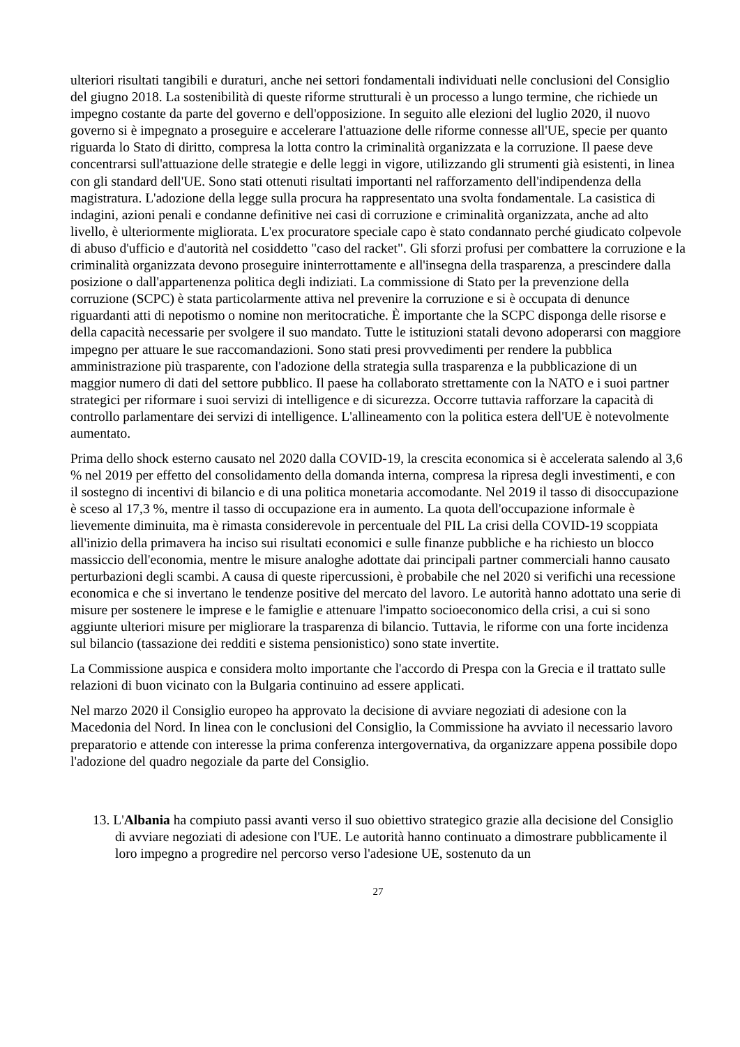ulteriori risultati tangibili e duraturi, anche nei settori fondamentali individuati nelle conclusioni del Consiglio del giugno 2018. La sostenibilità di queste riforme strutturali è un processo a lungo termine, che richiede un impegno costante da parte del governo e dell'opposizione. In seguito alle elezioni del luglio 2020, il nuovo governo si è impegnato a proseguire e accelerare l'attuazione delle riforme connesse all'UE, specie per quanto riguarda lo Stato di diritto, compresa la lotta contro la criminalità organizzata e la corruzione. Il paese deve concentrarsi sull'attuazione delle strategie e delle leggi in vigore, utilizzando gli strumenti già esistenti, in linea con gli standard dell'UE. Sono stati ottenuti risultati importanti nel rafforzamento dell'indipendenza della magistratura. L'adozione della legge sulla procura ha rappresentato una svolta fondamentale. La casistica di indagini, azioni penali e condanne definitive nei casi di corruzione e criminalità organizzata, anche ad alto livello, è ulteriormente migliorata. L'ex procuratore speciale capo è stato condannato perché giudicato colpevole di abuso d'ufficio e d'autorità nel cosiddetto "caso del racket". Gli sforzi profusi per combattere la corruzione e la criminalità organizzata devono proseguire ininterrottamente e all'insegna della trasparenza, a prescindere dalla posizione o dall'appartenenza politica degli indiziati. La commissione di Stato per la prevenzione della corruzione (SCPC) è stata particolarmente attiva nel prevenire la corruzione e si è occupata di denunce riguardanti atti di nepotismo o nomine non meritocratiche. È importante che la SCPC disponga delle risorse e della capacità necessarie per svolgere il suo mandato. Tutte le istituzioni statali devono adoperarsi con maggiore impegno per attuare le sue raccomandazioni. Sono stati presi provvedimenti per rendere la pubblica amministrazione più trasparente, con l'adozione della strategia sulla trasparenza e la pubblicazione di un maggior numero di dati del settore pubblico. Il paese ha collaborato strettamente con la NATO e i suoi partner strategici per riformare i suoi servizi di intelligence e di sicurezza. Occorre tuttavia rafforzare la capacità di controllo parlamentare dei servizi di intelligence. L'allineamento con la politica estera dell'UE è notevolmente aumentato.
Prima dello shock esterno causato nel 2020 dalla COVID-19, la crescita economica si è accelerata salendo al 3,6 % nel 2019 per effetto del consolidamento della domanda interna, compresa la ripresa degli investimenti, e con il sostegno di incentivi di bilancio e di una politica monetaria accomodante. Nel 2019 il tasso di disoccupazione è sceso al 17,3 %, mentre il tasso di occupazione era in aumento. La quota dell'occupazione informale è lievemente diminuita, ma è rimasta considerevole in percentuale del PIL La crisi della COVID-19 scoppiata all'inizio della primavera ha inciso sui risultati economici e sulle finanze pubbliche e ha richiesto un blocco massiccio dell'economia, mentre le misure analoghe adottate dai principali partner commerciali hanno causato perturbazioni degli scambi. A causa di queste ripercussioni, è probabile che nel 2020 si verifichi una recessione economica e che si invertano le tendenze positive del mercato del lavoro. Le autorità hanno adottato una serie di misure per sostenere le imprese e le famiglie e attenuare l'impatto socioeconomico della crisi, a cui si sono aggiunte ulteriori misure per migliorare la trasparenza di bilancio. Tuttavia, le riforme con una forte incidenza sul bilancio (tassazione dei redditi e sistema pensionistico) sono state invertite.
La Commissione auspica e considera molto importante che l'accordo di Prespa con la Grecia e il trattato sulle relazioni di buon vicinato con la Bulgaria continuino ad essere applicati.
Nel marzo 2020 il Consiglio europeo ha approvato la decisione di avviare negoziati di adesione con la Macedonia del Nord. In linea con le conclusioni del Consiglio, la Commissione ha avviato il necessario lavoro preparatorio e attende con interesse la prima conferenza intergovernativa, da organizzare appena possibile dopo l'adozione del quadro negoziale da parte del Consiglio.
13. L'Albania ha compiuto passi avanti verso il suo obiettivo strategico grazie alla decisione del Consiglio di avviare negoziati di adesione con l'UE. Le autorità hanno continuato a dimostrare pubblicamente il loro impegno a progredire nel percorso verso l'adesione UE, sostenuto da un
27